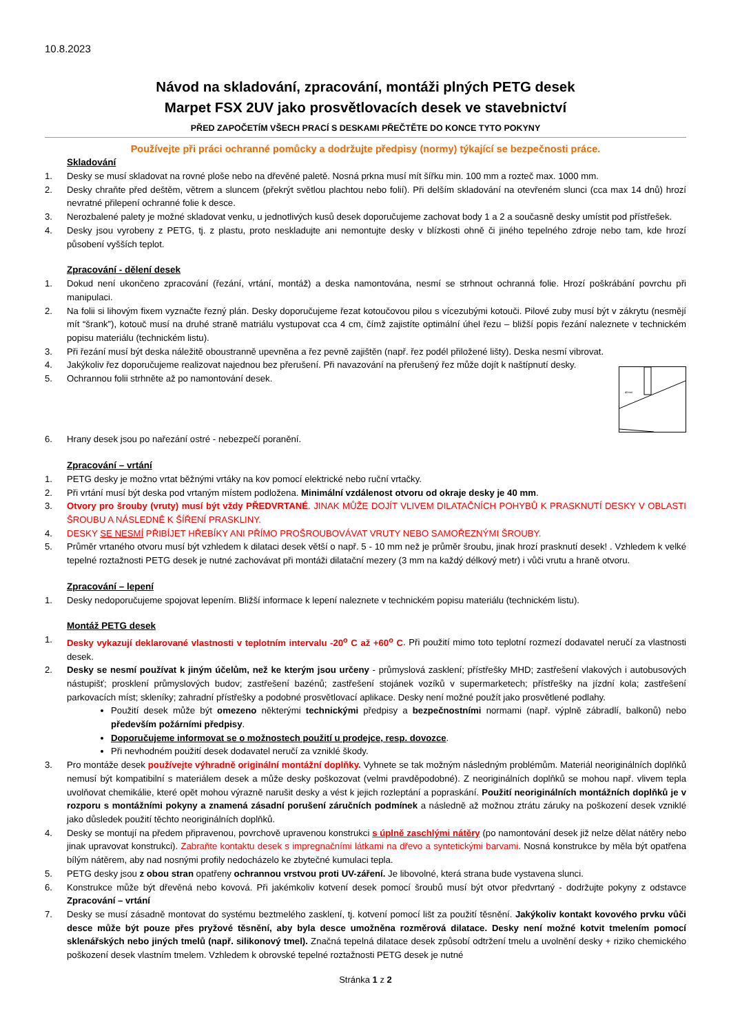10.8.2023
Návod na skladování, zpracování, montáži plných PETG desek
Marpet FSX 2UV jako prosvětlovacích desek ve stavebnictví
PŘED ZAPOČETÍM VŠECH PRACÍ S DESKAMI PŘEČTĚTE DO KONCE TYTO POKYNY
Používejte při práci ochranné pomůcky a dodržujte předpisy (normy) týkající se bezpečnosti práce.
Skladování
1. Desky se musí skladovat na rovné ploše nebo na dřevěné paletě. Nosná prkna musí mít šířku min. 100 mm a rozteč max. 1000 mm.
2. Desky chraňte před deštěm, větrem a sluncem (překrýt světlou plachtou nebo folií). Při delším skladování na otevřeném slunci (cca max 14 dnů) hrozí nevratné přilepení ochranné folie k desce.
3. Nerozbalené palety je možné skladovat venku, u jednotlivých kusů desek doporučujeme zachovat body 1 a 2 a současně desky umístit pod přístřešek.
4. Desky jsou vyrobeny z PETG, tj. z plastu, proto neskladujte ani nemontujte desky v blízkosti ohně či jiného tepelného zdroje nebo tam, kde hrozí působení vyšších teplot.
Zpracování - dělení desek
1. Dokud není ukončeno zpracování (řezání, vrtání, montáž) a deska namontována, nesmí se strhnout ochranná folie. Hrozí poškrábání povrchu při manipulaci.
2. Na folii si lihovým fixem vyznačte řezný plán. Desky doporučujeme řezat kotoučovou pilou s vícezubými kotouči. Pilové zuby musí být v zákrytu (nesmějí mít “šrank”), kotouč musí na druhé straně matriálu vystupovat cca 4 cm, čímž zajistíte optimální úhel řezu – bližší popis řezání naleznete v technickém popisu materiálu (technickém listu).
3. Při řezání musí být deska náležitě oboustranně upevněna a řez pevně zajištěn (např. řez podél přiložené lišty). Deska nesmí vibrovat.
4. Jakýkoliv řez doporučujeme realizovat najednou bez přerušení. Při navazování na přerušený řez může dojít k naštípnutí desky.
5. Ochrannou folii strhněte až po namontování desek.
40mm
6. Hrany desek jsou po nařezání ostré - nebezpečí poranění.
Zpracování – vrtání
1. PETG desky je možno vrtat běžnými vrtáky na kov pomocí elektrické nebo ruční vrtačky.
2. Při vrtání musí být deska pod vrtaným místem podložena. Minimální vzdálenost otvoru od okraje desky je 40 mm.
3. Otvory pro šrouby (vruty) musí být vždy PŘEDVRTANÉ. JINAK MŮŽE DOJÍT VLIVEM DILATAČNÍCH POHYBŮ K PRASKNUTÍ DESKY V OBLASTI ŠROUBU A NÁSLEDNĚ K ŠÍŘENÍ PRASKLINY.
4. DESKY SE NESMÍ PŘIBÍJET HŘEBÍKY ANI PŘÍMO PROŠROUBOVÁVAT VRUTY NEBO SAMOŘEZNÝMI ŠROUBY.
5. Průměr vrtaného otvoru musí být vzhledem k dilataci desek větší o např. 5 - 10 mm než je průměr šroubu, jinak hrozí prasknutí desek! . Vzhledem k velké tepelné roztažnosti PETG desek je nutné zachovávat při montáži dilatační mezery (3 mm na každý délkový metr) i vůči vrutu a hraně otvoru.
Zpracování – lepení
1. Desky nedoporučujeme spojovat lepením. Bližší informace k lepení naleznete v technickém popisu materiálu (technickém listu).
Montáž PETG desek
1. Desky vykazují deklarované vlastnosti v teplotním intervalu -20<sup>o</sup> C až +60<sup>o</sup> C. Při použití mimo toto teplotní rozmezí dodavatel neručí za vlastnosti desek.
2. Desky se nesmí používat k jiným účelům, než ke kterým jsou určeny - průmyslová zasklení; přístřešky MHD; zastřešení vlakových i autobusových nástupišť; prosklení průmyslových budov; zastřešení bazénů; zastřešení stojánek vozíků v supermarketech; přístřešky na jízdní kola; zastřešení parkovacích míst; skleníky; zahradní přístřešky a podobné prosvětlovací aplikace. Desky není možné použít jako prosvětlené podlahy.
Použití desek může být omezeno některými technickými předpisy a bezpečnostními normami (např. výplně zábradlí, balkonů) nebo především požárními předpisy.
Doporučujeme informovat se o možnostech použití u prodejce, resp. dovozce.
Při nevhodném použití desek dodavatel neručí za vzniklé škody.
3. Pro montáže desek používejte výhradně originální montážní doplňky. Vyhnete se tak možným následným problémům. Materiál neoriginálních doplňků nemusí být kompatibilní s materiálem desek a může desky poškozovat (velmi pravděpodobné). Z neoriginálních doplňků se mohou např. vlivem tepla uvolňovat chemikálie, které opět mohou výrazně narušit desky a vést k jejich rozleptání a popraskání. Použití neoriginálních montážních doplňků je v rozporu s montážními pokyny a znamená zásadní porušení záručních podmínek a následně až možnou ztrátu záruky na poškození desek vzniklé jako důsledek použití těchto neoriginálních doplňků.
4. Desky se montují na předem připravenou, povrchově upravenou konstrukci s úplně zaschlými nátěry (po namontování desek již nelze dělat nátěry nebo jinak upravovat konstrukci). Zabraňte kontaktu desek s impregnačními látkami na dřevo a syntetickými barvami. Nosná konstrukce by měla být opatřena bílým nátěrem, aby nad nosnými profily nedocházelo ke zbytečné kumulaci tepla.
5. PETG desky jsou z obou stran opatřeny ochrannou vrstvou proti UV-záření. Je libovolné, která strana bude vystavena slunci.
6. Konstrukce může být dřevěná nebo kovová. Při jakémkoliv kotvení desek pomocí šroubů musí být otvor předvrtaný - dodržujte pokyny z odstavce Zpracování – vrtání
7. Desky se musí zásadně montovat do systému beztmelého zasklení, tj. kotvení pomocí lišt za použití těsnění. Jakýkoliv kontakt kovového prvku vůči desce může být pouze přes pryžové těsnění, aby byla desce umožněna rozměrová dilatace. Desky není možné kotvit tmelením pomocí sklenářských nebo jiných tmelů (např. silikonový tmel). Značná tepelná dilatace desek způsobí odtržení tmelu a uvolnění desky + riziko chemického poškození desek vlastním tmelem. Vzhledem k obrovské tepelné roztažnosti PETG desek je nutné
Stránka 1 z 2